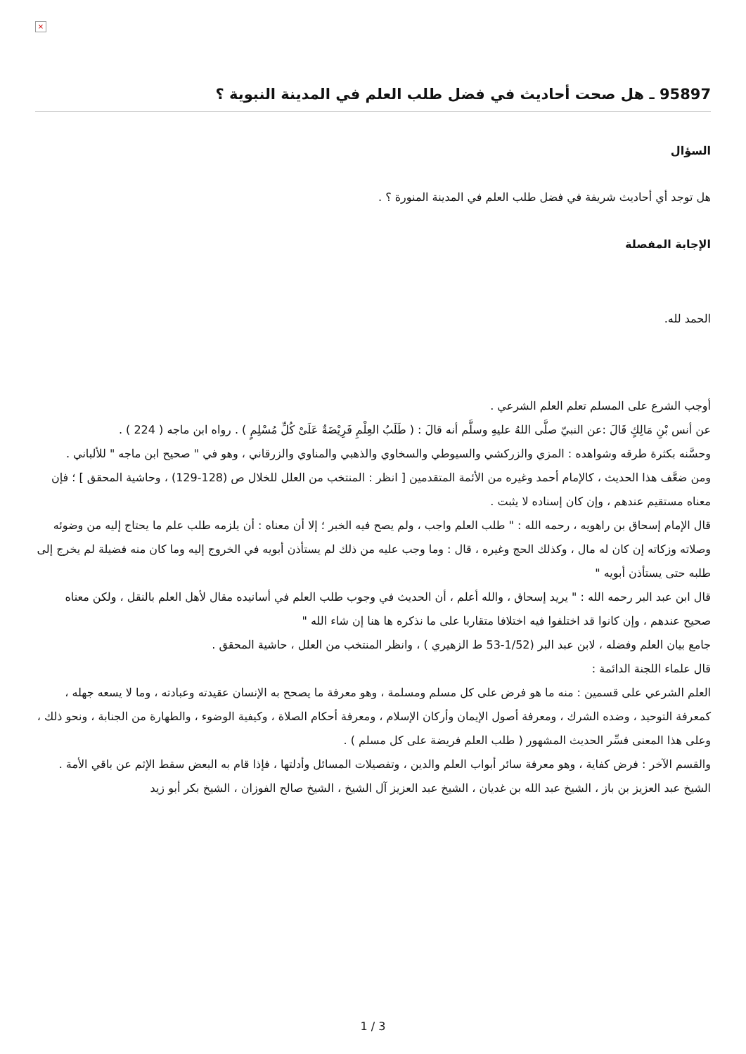×
95897 ـ هل صحت أحاديث في فضل طلب العلم في المدينة النبوية ؟
السؤال
هل توجد أي أحاديث شريفة في فضل طلب العلم في المدينة المنورة ؟ .
الإجابة المفصلة
الحمد لله.
أوجب الشرع على المسلم تعلم العلم الشرعي .
عن أنس بْنِ مَالِكٍ قَالَ :عن النبيّ صلَّى اللهُ عليهِ وسلَّم أنه قالَ : ( طَلَبُ العِلْمِ فَرِيْضَةٌ عَلَىْ كُلِّ مُسْلِمٍ ) . رواه ابن ماجه ( 224 ) .
وحسَّنه بكثرة طرقه وشواهده : المزي والزركشي والسيوطي والسخاوي والذهبي والمناوي والزرقاني ، وهو في " صحيح ابن ماجه " للألباني .
ومن ضعَّف هذا الحديث ، كالإمام أحمد وغيره من الأئمة المتقدمين [ انظر : المنتخب من العلل للخلال ص (128-129) ، وحاشية المحقق ] ؛ فإن معناه مستقيم عندهم ، وإن كان إسناده لا يثبت .
قال الإمام إسحاق بن راهويه ، رحمه الله : " طلب العلم واجب ، ولم يصح فيه الخبر ؛ إلا أن معناه : أن يلزمه طلب علم ما يحتاج إليه من وضوئه وصلاته وزكاته إن كان له مال ، وكذلك الحج وغيره ، قال : وما وجب عليه من ذلك لم يستأذن أبويه في الخروج إليه وما كان منه فضيلة لم يخرج إلى طلبه حتى يستأذن أبويه "
قال ابن عبد البر رحمه الله : " يريد إسحاق ، والله أعلم ، أن الحديث في وجوب طلب العلم في أسانيده مقال لأهل العلم بالنقل ، ولكن معناه صحيح عندهم ، وإن كانوا قد اختلفوا فيه اختلافا متقاربا على ما نذكره ها هنا إن شاء الله "
جامع بيان العلم وفضله ، لابن عبد البر (1/52-53 ط الزهيري ) ، وانظر المنتخب من العلل ، حاشية المحقق .
قال علماء اللجنة الدائمة :
العلم الشرعي على قسمين : منه ما هو فرض على كل مسلم ومسلمة ، وهو معرفة ما يصحح به الإنسان عقيدته وعبادته ، وما لا يسعه جهله ، كمعرفة التوحيد ، وضده الشرك ، ومعرفة أصول الإيمان وأركان الإسلام ، ومعرفة أحكام الصلاة ، وكيفية الوضوء ، والطهارة من الجنابة ، ونحو ذلك ، وعلى هذا المعنى فسِّر الحديث المشهور ( طلب العلم فريضة على كل مسلم ) .
والقسم الآخر : فرض كفاية ، وهو معرفة سائر أبواب العلم والدين ، وتفصيلات المسائل وأدلتها ، فإذا قام به البعض سقط الإثم عن باقي الأمة .
الشيخ عبد العزيز بن باز ، الشيخ عبد الله بن غديان ، الشيخ عبد العزيز آل الشيخ ، الشيخ صالح الفوزان ، الشيخ بكر أبو زيد
1 / 3